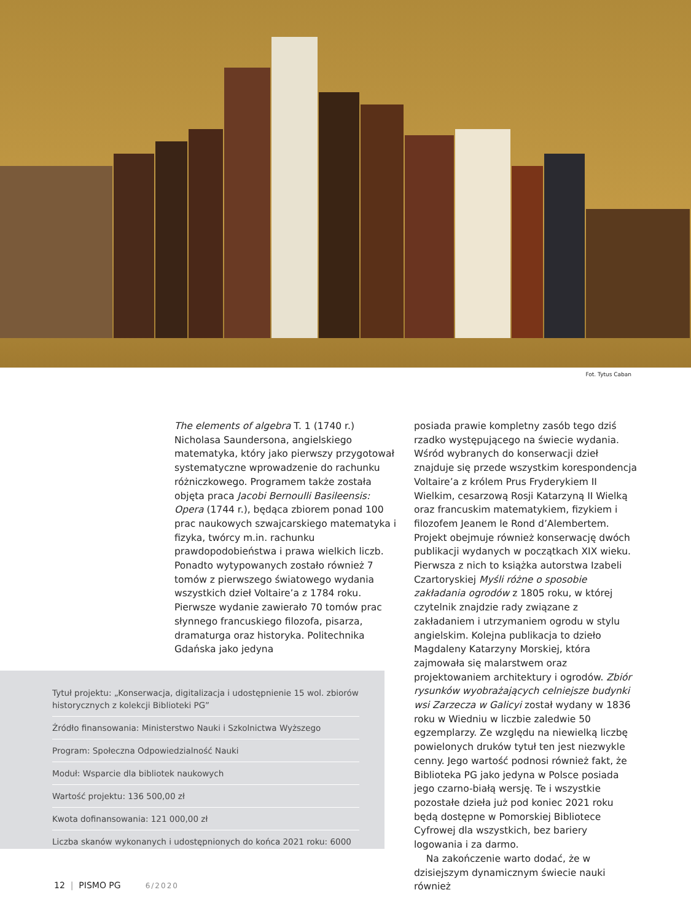Fot. Tytus Caban
The elements of algebra T. 1 (1740 r.) Nicholasa Saundersona, angielskiego matematyka, który jako pierwszy przygotował systematyczne wprowadzenie do rachunku różniczkowego. Programem także została objęta praca Jacobi Bernoulli Basileensis: Opera (1744 r.), będąca zbiorem ponad 100 prac naukowych szwajcarskiego matematyka i fizyka, twórcy m.in. rachunku prawdopodobieństwa i prawa wielkich liczb. Ponadto wytypowanych zostało również 7 tomów z pierwszego światowego wydania wszystkich dzieł Voltaire’a z 1784 roku. Pierwsze wydanie zawierało 70 tomów prac słynnego francuskiego filozofa, pisarza, dramaturga oraz historyka. Politechnika Gdańska jako jedyna
posiada prawie kompletny zasób tego dziś rzadko występującego na świecie wydania. Wśród wybranych do konserwacji dzieł znajduje się przede wszystkim korespondencja Voltaire’a z królem Prus Fryderykiem II Wielkim, cesarzową Rosji Katarzyną II Wielką oraz francuskim matematykiem, fizykiem i filozofem Jeanem le Rond d’Alembertem. Projekt obejmuje również konserwację dwóch publikacji wydanych w początkach XIX wieku. Pierwsza z nich to książka autorstwa Izabeli Czartoryskiej Myśli różne o sposobie zakładania ogrodów z 1805 roku, w której czytelnik znajdzie rady związane z zakładaniem i utrzymaniem ogrodu w stylu angielskim. Kolejna publikacja to dzieło Magdaleny Katarzyny Morskiej, która zajmowała się malarstwem oraz projektowaniem architektury i ogrodów. Zbiór rysunków wyobrażających celniejsze budynki wsi Zarzecza w Galicyi został wydany w 1836 roku w Wiedniu w liczbie zaledwie 50 egzemplarzy. Ze względu na niewielką liczbę powielonych druków tytuł ten jest niezwykle cenny. Jego wartość podnosi również fakt, że Biblioteka PG jako jedyna w Polsce posiada jego czarno-białą wersję. Te i wszystkie pozostałe dzieła już pod koniec 2021 roku będą dostępne w Pomorskiej Bibliotece Cyfrowej dla wszystkich, bez bariery logowania i za darmo.
Na zakończenie warto dodać, że w dzisiejszym dynamicznym świecie nauki również
Tytuł projektu: „Konserwacja, digitalizacja i udostępnienie 15 wol. zbiorów historycznych z kolekcji Biblioteki PG”
Źródło finansowania: Ministerstwo Nauki i Szkolnictwa Wyższego
Program: Społeczna Odpowiedzialność Nauki
Moduł: Wsparcie dla bibliotek naukowych
Wartość projektu: 136 500,00 zł
Kwota dofinansowania: 121 000,00 zł
Liczba skanów wykonanych i udostępnionych do końca 2021 roku: 6000
12 | PISMO PG 6/2020